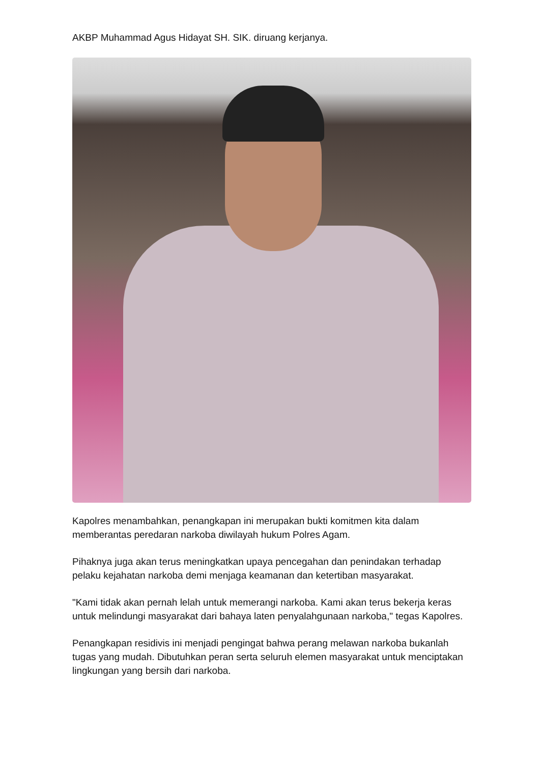AKBP Muhammad Agus Hidayat SH. SIK. diruang kerjanya.
Kapolres menambahkan, penangkapan ini merupakan bukti komitmen kita dalam memberantas peredaran narkoba diwilayah hukum Polres Agam.
Pihaknya juga akan terus meningkatkan upaya pencegahan dan penindakan terhadap pelaku kejahatan narkoba demi menjaga keamanan dan ketertiban masyarakat.
"Kami tidak akan pernah lelah untuk memerangi narkoba. Kami akan terus bekerja keras untuk melindungi masyarakat dari bahaya laten penyalahgunaan narkoba," tegas Kapolres.
Penangkapan residivis ini menjadi pengingat bahwa perang melawan narkoba bukanlah tugas yang mudah. Dibutuhkan peran serta seluruh elemen masyarakat untuk menciptakan lingkungan yang bersih dari narkoba.